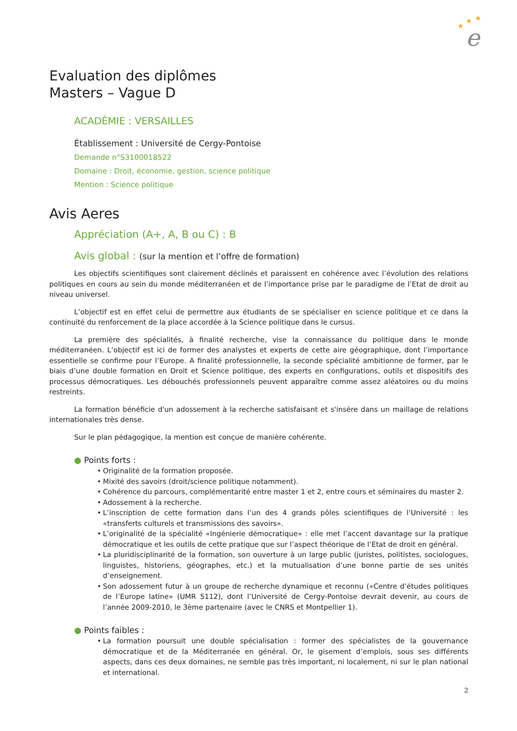★
★
★
e
Evaluation des diplômes
Masters – Vague D
ACADÉMIE : VERSAILLES
Établissement : Université de Cergy-Pontoise
Demande n°S3100018522
Domaine : Droit, économie, gestion, science politique
Mention : Science politique
Avis Aeres
Appréciation (A+, A, B ou C) : B
Avis global : (sur la mention et l’offre de formation)
Les objectifs scientifiques sont clairement déclinés et paraissent en cohérence avec l’évolution des relations politiques en cours au sein du monde méditerranéen et de l’importance prise par le paradigme de l’Etat de droit au niveau universel.
L’objectif est en effet celui de permettre aux étudiants de se spécialiser en science politique et ce dans la continuité du renforcement de la place accordée à la Science politique dans le cursus.
La première des spécialités, à finalité recherche, vise la connaissance du politique dans le monde méditerranéen. L’objectif est ici de former des analystes et experts de cette aire géographique, dont l’importance essentielle se confirme pour l’Europe. A finalité professionnelle, la seconde spécialité ambitionne de former, par le biais d’une double formation en Droit et Science politique, des experts en configurations, outils et dispositifs des processus démocratiques. Les débouchés professionnels peuvent apparaître comme assez aléatoires ou du moins restreints.
La formation bénéficie d'un adossement à la recherche satisfaisant et s'insère dans un maillage de relations internationales très dense.
Sur le plan pédagogique, la mention est conçue de manière cohérente.
● Points forts :
• Originalité de la formation proposée.
• Mixité des savoirs (droit/science politique notamment).
• Cohérence du parcours, complémentarité entre master 1 et 2, entre cours et séminaires du master 2.
• Adossement à la recherche.
• L’inscription de cette formation dans l’un des 4 grands pôles scientifiques de l’Université : les «transferts culturels et transmissions des savoirs».
• L’originalité de la spécialité «Ingénierie démocratique» : elle met l’accent davantage sur la pratique démocratique et les outils de cette pratique que sur l’aspect théorique de l’Etat de droit en général.
• La pluridisciplinarité de la formation, son ouverture à un large public (juristes, politistes, sociologues, linguistes, historiens, géographes, etc.) et la mutualisation d’une bonne partie de ses unités d’enseignement.
• Son adossement futur à un groupe de recherche dynamique et reconnu («Centre d’études politiques de l’Europe latine» (UMR 5112), dont l’Université de Cergy-Pontoise devrait devenir, au cours de l’année 2009-2010, le 3ème partenaire (avec le CNRS et Montpellier 1).
● Points faibles :
• La formation poursuit une double spécialisation : former des spécialistes de la gouvernance démocratique et de la Méditerranée en général. Or, le gisement d’emplois, sous ses différents aspects, dans ces deux domaines, ne semble pas très important, ni localement, ni sur le plan national et international.
2